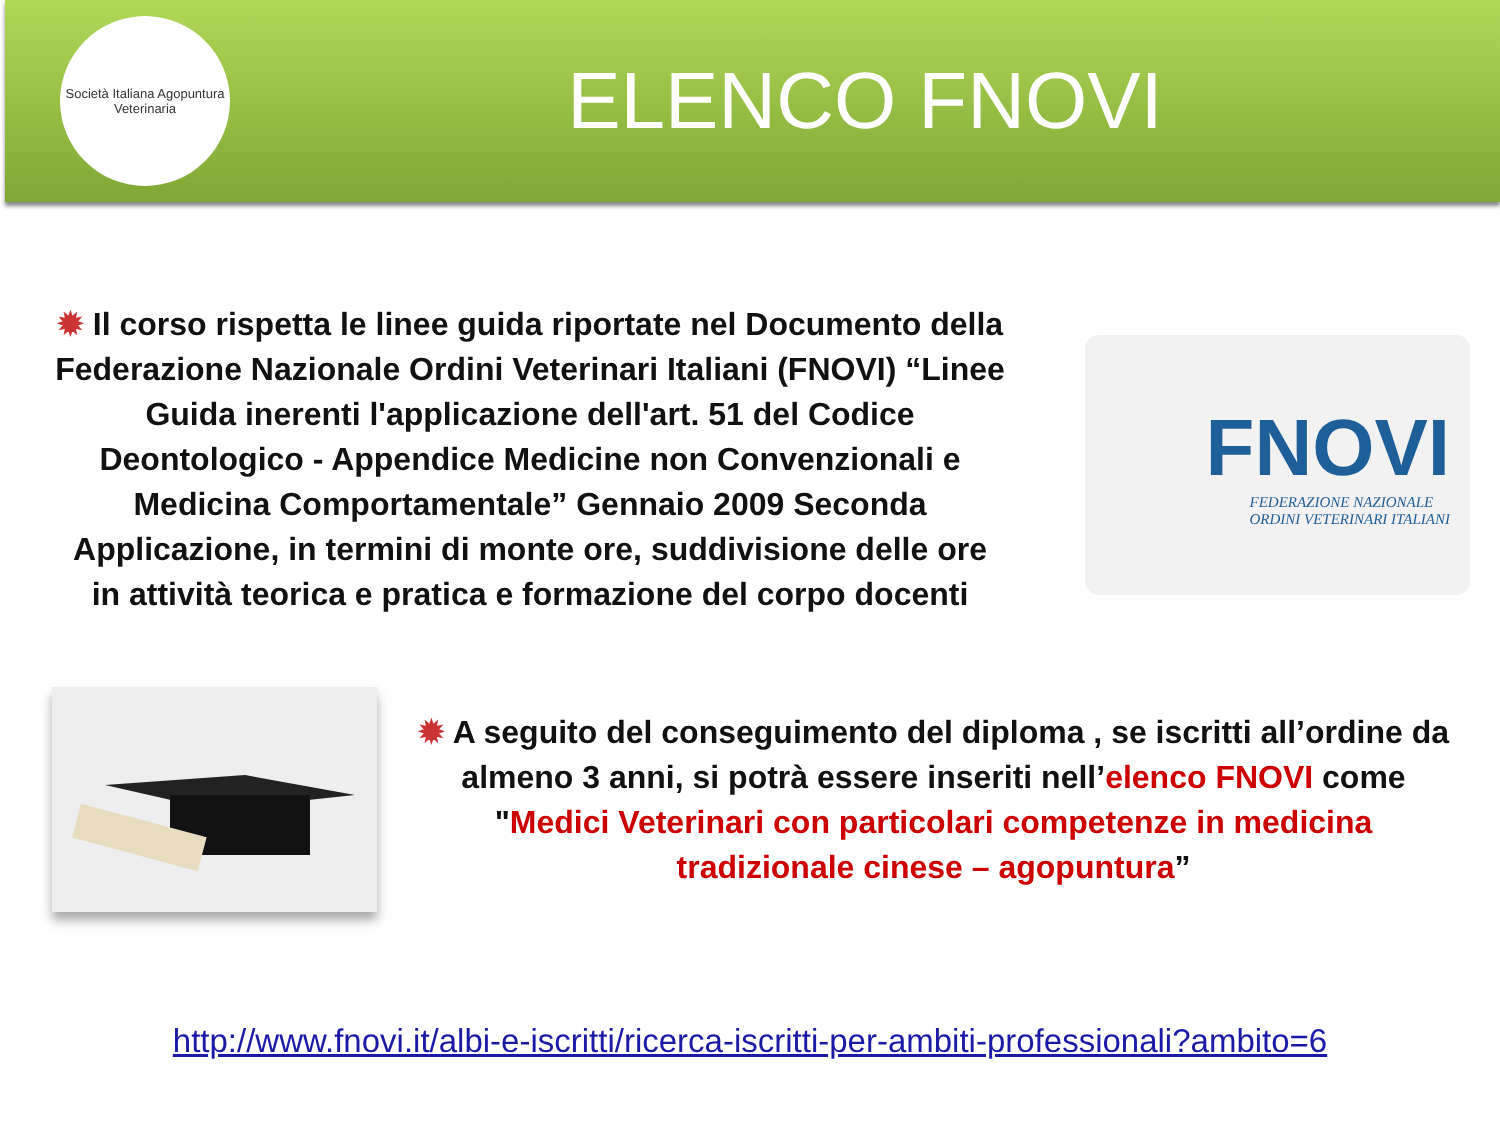Società Italiana Agopuntura Veterinaria
ELENCO FNOVI
✹ Il corso rispetta le linee guida riportate nel Documento della Federazione Nazionale Ordini Veterinari Italiani (FNOVI) “Linee Guida inerenti l'applicazione dell'art. 51 del Codice Deontologico - Appendice Medicine non Convenzionali e Medicina Comportamentale” Gennaio 2009 Seconda Applicazione, in termini di monte ore, suddivisione delle ore in attività teorica e pratica e formazione del corpo docenti
FNOVI
FEDERAZIONE NAZIONALE
ORDINI VETERINARI ITALIANI
✹ A seguito del conseguimento del diploma , se iscritti all’ordine da almeno 3 anni, si potrà essere inseriti nell’elenco FNOVI come "Medici Veterinari con particolari competenze in medicina tradizionale cinese – agopuntura”
http://www.fnovi.it/albi-e-iscritti/ricerca-iscritti-per-ambiti-professionali?ambito=6